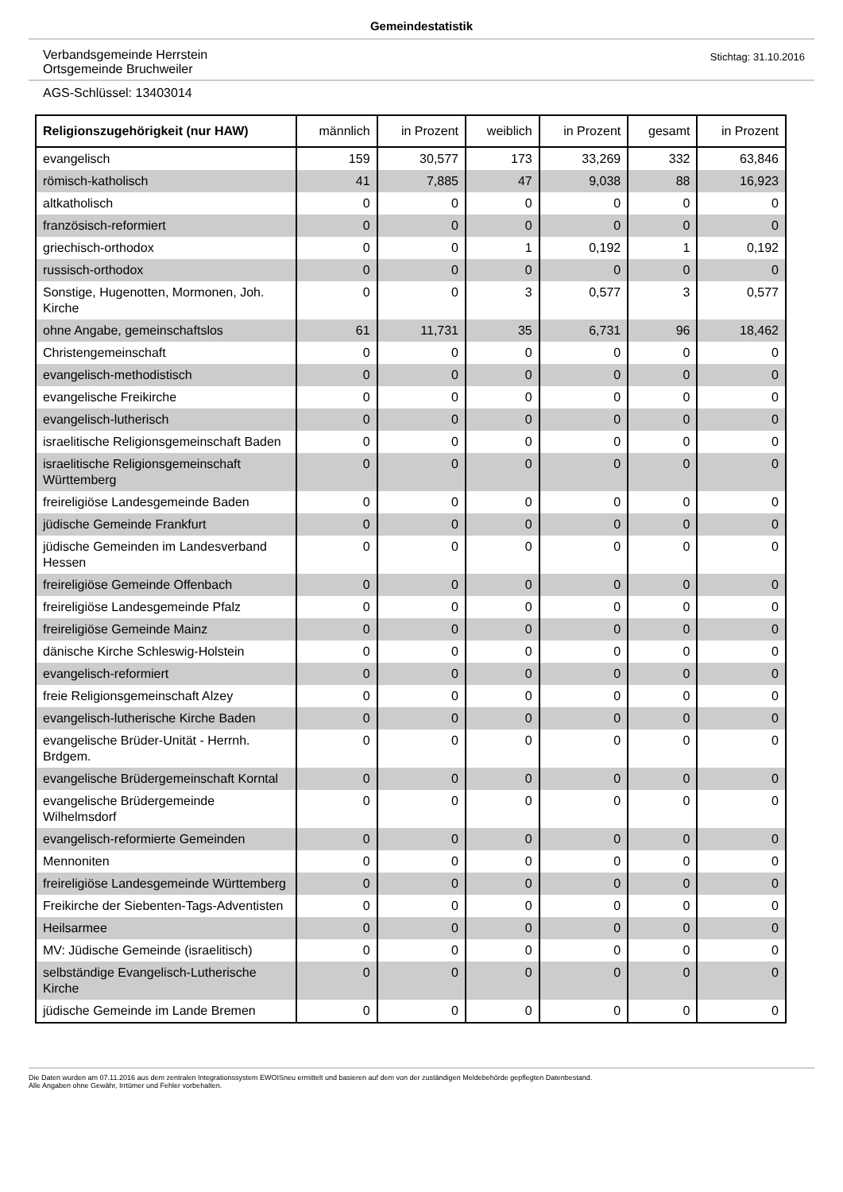Gemeindestatistik
Verbandsgemeinde Herrstein
Ortsgemeinde Bruchweiler
Stichtag: 31.10.2016
AGS-Schlüssel: 13403014
| Religionszugehörigkeit (nur HAW) | männlich | in Prozent | weiblich | in Prozent | gesamt | in Prozent |
| --- | --- | --- | --- | --- | --- | --- |
| evangelisch | 159 | 30,577 | 173 | 33,269 | 332 | 63,846 |
| römisch-katholisch | 41 | 7,885 | 47 | 9,038 | 88 | 16,923 |
| altkatholisch | 0 | 0 | 0 | 0 | 0 | 0 |
| französisch-reformiert | 0 | 0 | 0 | 0 | 0 | 0 |
| griechisch-orthodox | 0 | 0 | 1 | 0,192 | 1 | 0,192 |
| russisch-orthodox | 0 | 0 | 0 | 0 | 0 | 0 |
| Sonstige, Hugenotten, Mormonen, Joh. Kirche | 0 | 0 | 3 | 0,577 | 3 | 0,577 |
| ohne Angabe, gemeinschaftslos | 61 | 11,731 | 35 | 6,731 | 96 | 18,462 |
| Christengemeinschaft | 0 | 0 | 0 | 0 | 0 | 0 |
| evangelisch-methodistisch | 0 | 0 | 0 | 0 | 0 | 0 |
| evangelische Freikirche | 0 | 0 | 0 | 0 | 0 | 0 |
| evangelisch-lutherisch | 0 | 0 | 0 | 0 | 0 | 0 |
| israelitische Religionsgemeinschaft Baden | 0 | 0 | 0 | 0 | 0 | 0 |
| israelitische Religionsgemeinschaft Württemberg | 0 | 0 | 0 | 0 | 0 | 0 |
| freireligiöse Landesgemeinde Baden | 0 | 0 | 0 | 0 | 0 | 0 |
| jüdische Gemeinde Frankfurt | 0 | 0 | 0 | 0 | 0 | 0 |
| jüdische Gemeinden im Landesverband Hessen | 0 | 0 | 0 | 0 | 0 | 0 |
| freireligiöse Gemeinde Offenbach | 0 | 0 | 0 | 0 | 0 | 0 |
| freireligiöse Landesgemeinde Pfalz | 0 | 0 | 0 | 0 | 0 | 0 |
| freireligiöse Gemeinde Mainz | 0 | 0 | 0 | 0 | 0 | 0 |
| dänische Kirche Schleswig-Holstein | 0 | 0 | 0 | 0 | 0 | 0 |
| evangelisch-reformiert | 0 | 0 | 0 | 0 | 0 | 0 |
| freie Religionsgemeinschaft Alzey | 0 | 0 | 0 | 0 | 0 | 0 |
| evangelisch-lutherische Kirche Baden | 0 | 0 | 0 | 0 | 0 | 0 |
| evangelische Brüder-Unität - Herrnh. Brdgem. | 0 | 0 | 0 | 0 | 0 | 0 |
| evangelische Brüdergemeinschaft Korntal | 0 | 0 | 0 | 0 | 0 | 0 |
| evangelische Brüdergemeinde Wilhelmsdorf | 0 | 0 | 0 | 0 | 0 | 0 |
| evangelisch-reformierte Gemeinden | 0 | 0 | 0 | 0 | 0 | 0 |
| Mennoniten | 0 | 0 | 0 | 0 | 0 | 0 |
| freireligiöse Landesgemeinde Württemberg | 0 | 0 | 0 | 0 | 0 | 0 |
| Freikirche der Siebenten-Tags-Adventisten | 0 | 0 | 0 | 0 | 0 | 0 |
| Heilsarmee | 0 | 0 | 0 | 0 | 0 | 0 |
| MV: Jüdische Gemeinde (israelitisch) | 0 | 0 | 0 | 0 | 0 | 0 |
| selbständige Evangelisch-Lutherische Kirche | 0 | 0 | 0 | 0 | 0 | 0 |
| jüdische Gemeinde im Lande Bremen | 0 | 0 | 0 | 0 | 0 | 0 |
Die Daten wurden am 07.11.2016 aus dem zentralen Integrationssystem EWOISneu ermittelt und basieren auf dem von der zuständigen Meldebehörde gepflegten Datenbestand.
Alle Angaben ohne Gewähr, Irrtümer und Fehler vorbehalten.